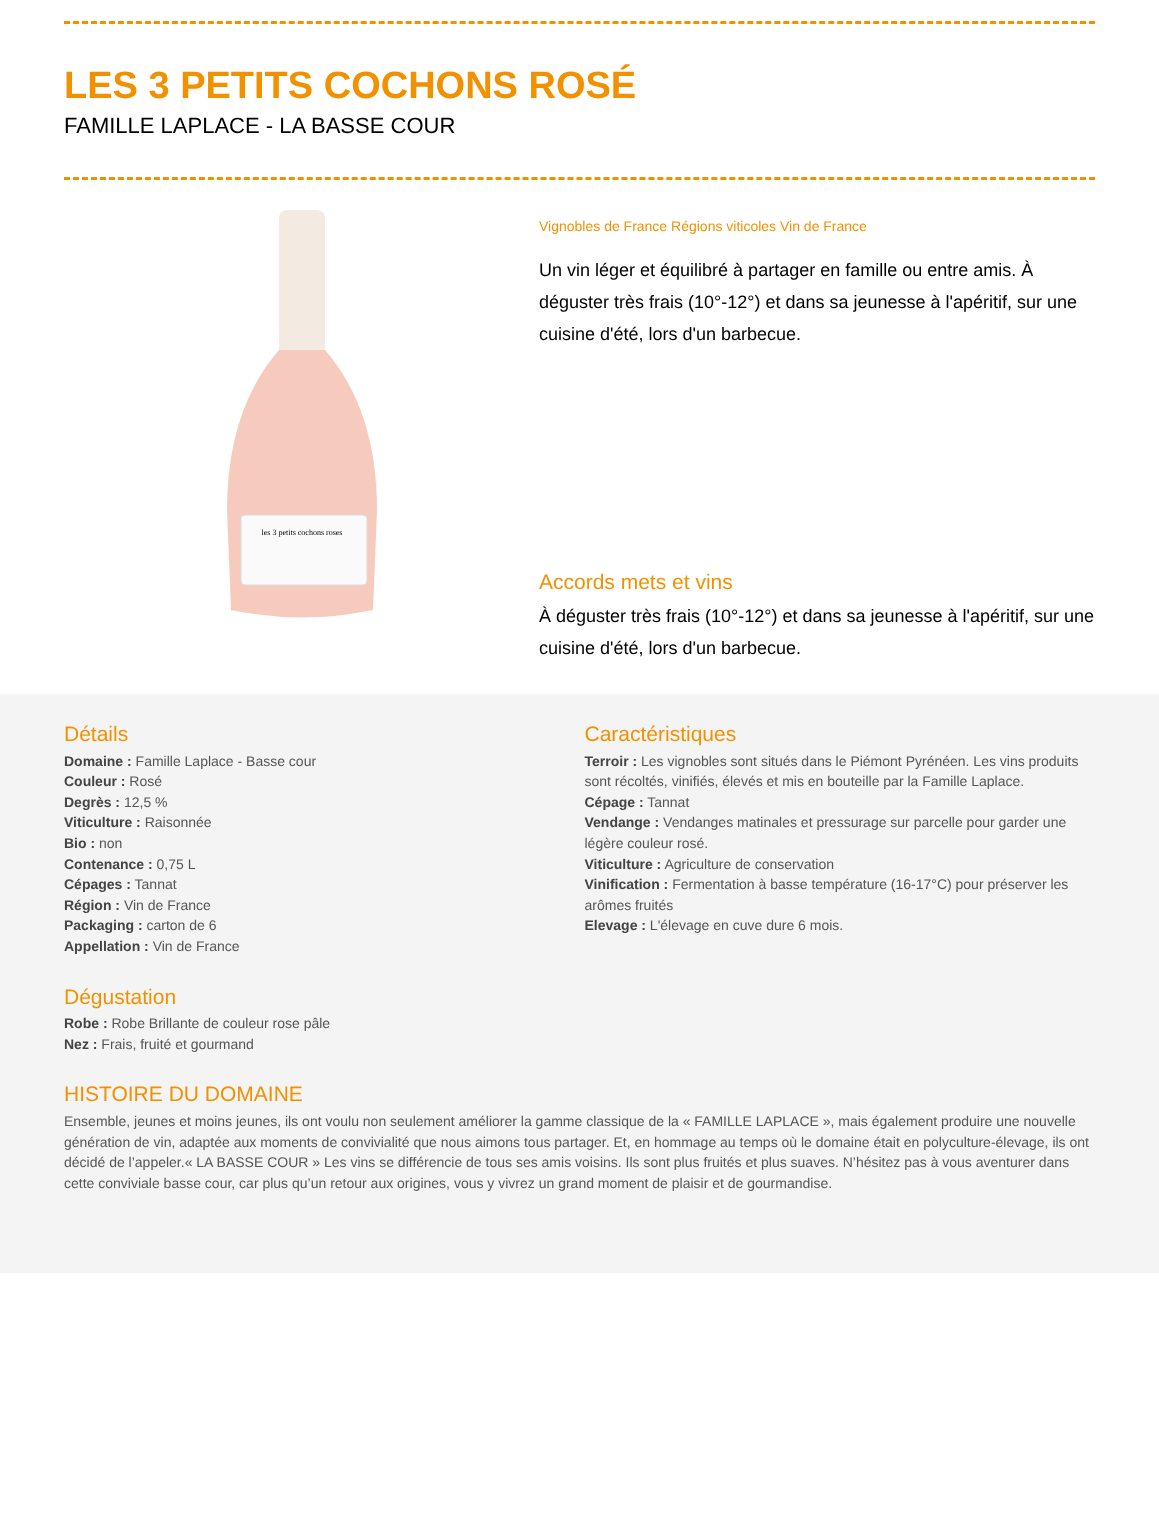LES 3 PETITS COCHONS ROSÉ
FAMILLE LAPLACE - LA BASSE COUR
les 3 petits cochons roses
Vignobles de France Régions viticoles Vin de France
Un vin léger et équilibré à partager en famille ou entre amis. À déguster très frais (10°-12°) et dans sa jeunesse à l'apéritif, sur une cuisine d'été, lors d'un barbecue.
Accords mets et vins
À déguster très frais (10°-12°) et dans sa jeunesse à l'apéritif, sur une cuisine d'été, lors d'un barbecue.
Détails
Domaine : Famille Laplace - Basse cour
Couleur : Rosé
Degrès : 12,5 %
Viticulture : Raisonnée
Bio : non
Contenance : 0,75 L
Cépages : Tannat
Région : Vin de France
Packaging : carton de 6
Appellation : Vin de France
Dégustation
Robe : Robe Brillante de couleur rose pâle
Nez : Frais, fruité et gourmand
Caractéristiques
Terroir : Les vignobles sont situés dans le Piémont Pyrénéen. Les vins produits sont récoltés, vinifiés, élevés et mis en bouteille par la Famille Laplace.
Cépage : Tannat
Vendange : Vendanges matinales et pressurage sur parcelle pour garder une légère couleur rosé.
Viticulture : Agriculture de conservation
Vinification : Fermentation à basse température (16-17°C) pour préserver les arômes fruités
Elevage : L'élevage en cuve dure 6 mois.
HISTOIRE DU DOMAINE
Ensemble, jeunes et moins jeunes, ils ont voulu non seulement améliorer la gamme classique de la « FAMILLE LAPLACE », mais également produire une nouvelle génération de vin, adaptée aux moments de convivialité que nous aimons tous partager. Et, en hommage au temps où le domaine était en polyculture-élevage, ils ont décidé de l’appeler.« LA BASSE COUR » Les vins se différencie de tous ses amis voisins. Ils sont plus fruités et plus suaves. N’hésitez pas à vous aventurer dans cette conviviale basse cour, car plus qu’un retour aux origines, vous y vivrez un grand moment de plaisir et de gourmandise.